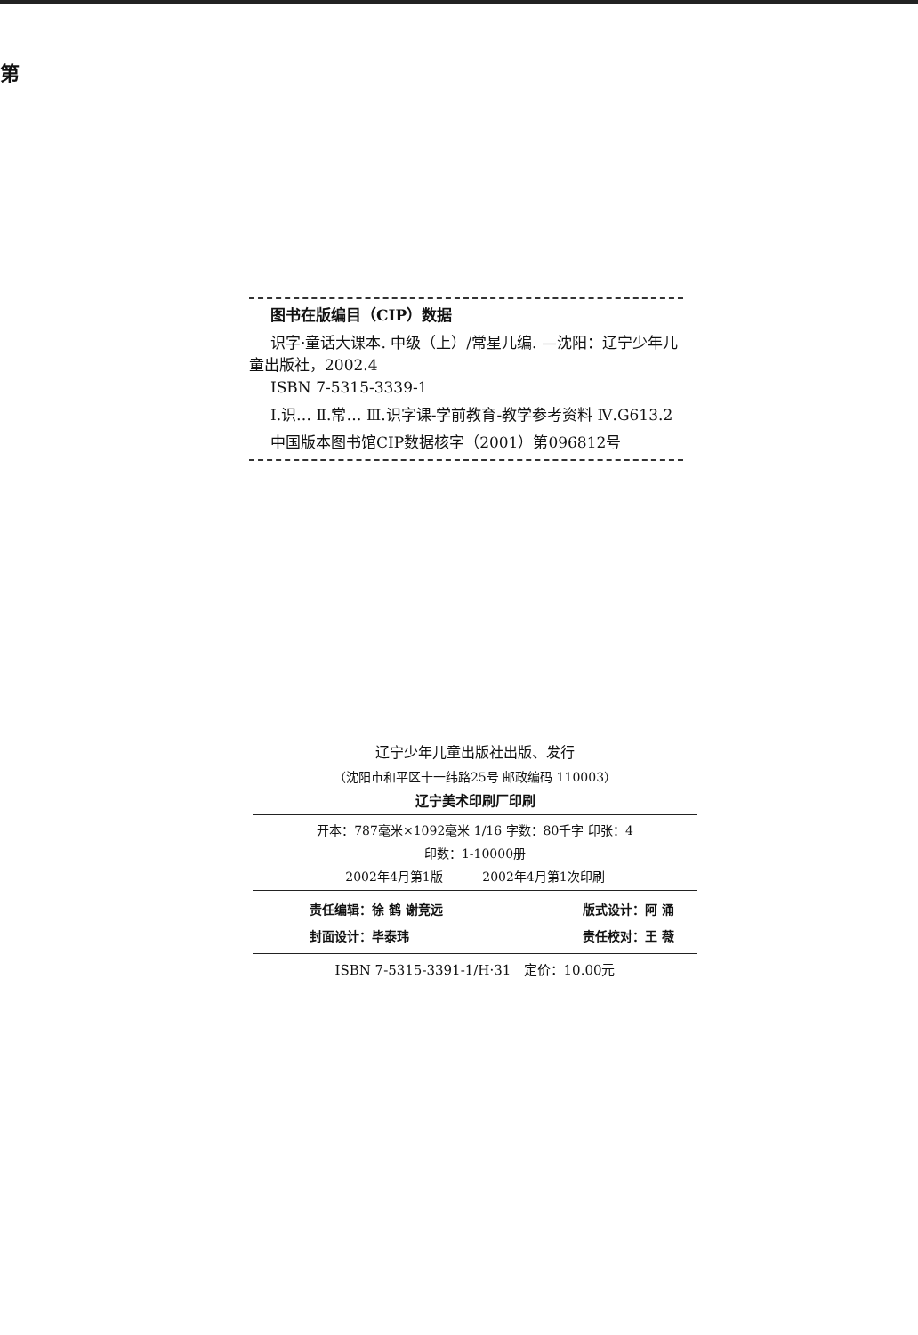第
图书在版编目（CIP）数据
识字·童话大课本. 中级（上）/常星儿编. —沈阳：辽宁少年儿童出版社，2002.4
ISBN 7-5315-3339-1
Ⅰ.识… Ⅱ.常… Ⅲ.识字课-学前教育-教学参考资料 Ⅳ.G613.2
中国版本图书馆CIP数据核字（2001）第096812号
辽宁少年儿童出版社出版、发行
（沈阳市和平区十一纬路25号 邮政编码 110003）
辽宁美术印刷厂印刷
开本：787毫米×1092毫米 1/16 字数：80千字 印张：4
印数：1-10000册
2002年4月第1版 2002年4月第1次印刷
责任编辑：徐 鹤 谢竞远 版式设计：阿 涌
封面设计：毕泰玮 责任校对：王 薇
ISBN 7-5315-3391-1/H·31 定价：10.00元